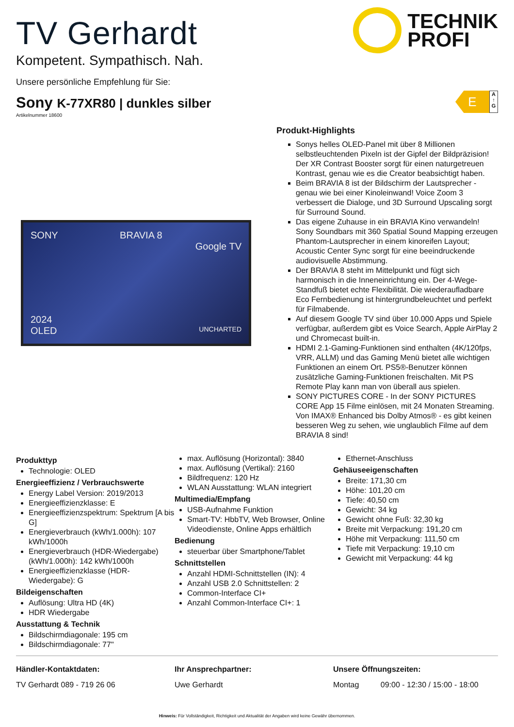TECHNIK
PROFI
TV Gerhardt
Kompetent. Sympathisch. Nah.
Unsere persönliche Empfehlung für Sie:
Sony K-77XR80 | dunkles silber
Artikelnummer 18600
E
A
↑
G
SONY BRAVIA 8
Google TV
2024
OLED UNCHARTED
Produkt-Highlights
Sonys helles OLED-Panel mit über 8 Millionen selbstleuchtenden Pixeln ist der Gipfel der Bildpräzision! Der XR Contrast Booster sorgt für einen naturgetreuen Kontrast, genau wie es die Creator beabsichtigt haben.
Beim BRAVIA 8 ist der Bildschirm der Lautsprecher - genau wie bei einer Kinoleinwand! Voice Zoom 3 verbessert die Dialoge, und 3D Surround Upscaling sorgt für Surround Sound.
Das eigene Zuhause in ein BRAVIA Kino verwandeln! Sony Soundbars mit 360 Spatial Sound Mapping erzeugen Phantom-Lautsprecher in einem kinoreifen Layout; Acoustic Center Sync sorgt für eine beeindruckende audiovisuelle Abstimmung.
Der BRAVIA 8 steht im Mittelpunkt und fügt sich harmonisch in die Inneneinrichtung ein. Der 4-Wege-Standfuß bietet echte Flexibilität. Die wiederaufladbare Eco Fernbedienung ist hintergrundbeleuchtet und perfekt für Filmabende.
Auf diesem Google TV sind über 10.000 Apps und Spiele verfügbar, außerdem gibt es Voice Search, Apple AirPlay 2 und Chromecast built-in.
HDMI 2.1-Gaming-Funktionen sind enthalten (4K/120fps, VRR, ALLM) und das Gaming Menü bietet alle wichtigen Funktionen an einem Ort. PS5®-Benutzer können zusätzliche Gaming-Funktionen freischalten. Mit PS Remote Play kann man von überall aus spielen.
SONY PICTURES CORE - In der SONY PICTURES CORE App 15 Filme einlösen, mit 24 Monaten Streaming. Von IMAX® Enhanced bis Dolby Atmos® - es gibt keinen besseren Weg zu sehen, wie unglaublich Filme auf dem BRAVIA 8 sind!
Produkttyp
Technologie: OLED
Energieeffizienz / Verbrauchswerte
Energy Label Version: 2019/2013
Energieeffizienzklasse: E
Energieeffizienzspektrum: Spektrum [A bis G]
Energieverbrauch (kWh/1.000h): 107 kWh/1000h
Energieverbrauch (HDR-Wiedergabe) (kWh/1.000h): 142 kWh/1000h
Energieeffizienzklasse (HDR-Wiedergabe): G
Bildeigenschaften
Auflösung: Ultra HD (4K)
HDR Wiedergabe
Ausstattung & Technik
Bildschirmdiagonale: 195 cm
Bildschirmdiagonale: 77"
max. Auflösung (Horizontal): 3840
max. Auflösung (Vertikal): 2160
Bildfrequenz: 120 Hz
WLAN Ausstattung: WLAN integriert
Multimedia/Empfang
USB-Aufnahme Funktion
Smart-TV: HbbTV, Web Browser, Online Videodienste, Online Apps erhältlich
Bedienung
steuerbar über Smartphone/Tablet
Schnittstellen
Anzahl HDMI-Schnittstellen (IN): 4
Anzahl USB 2.0 Schnittstellen: 2
Common-Interface CI+
Anzahl Common-Interface CI+: 1
Ethernet-Anschluss
Gehäuseeigenschaften
Breite: 171,30 cm
Höhe: 101,20 cm
Tiefe: 40,50 cm
Gewicht: 34 kg
Gewicht ohne Fuß: 32,30 kg
Breite mit Verpackung: 191,20 cm
Höhe mit Verpackung: 111,50 cm
Tiefe mit Verpackung: 19,10 cm
Gewicht mit Verpackung: 44 kg
Händler-Kontaktdaten:
TV Gerhardt 089 - 719 26 06
Ihr Ansprechpartner:
Uwe Gerhardt
Unsere Öffnungszeiten:
Montag 09:00 - 12:30 / 15:00 - 18:00
Hinweis: Für Vollständigkeit, Richtigkeit und Aktualität der Angaben wird keine Gewähr übernommen.